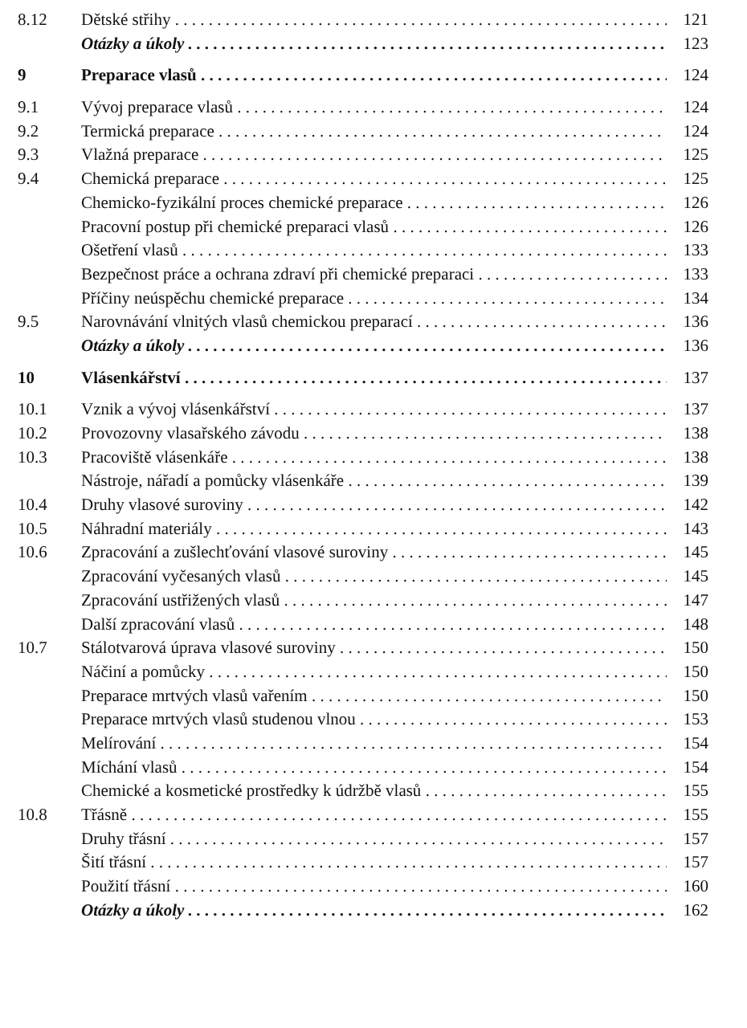8.12 Dětské střihy 121
Otázky a úkoly 123
9 Preparace vlasů 124
9.1 Vývoj preparace vlasů 124
9.2 Termická preparace 124
9.3 Vlažná preparace 125
9.4 Chemická preparace 125
Chemicko-fyzikální proces chemické preparace 126
Pracovní postup při chemické preparaci vlasů 126
Ošetření vlasů 133
Bezpečnost práce a ochrana zdraví při chemické preparaci 133
Příčiny neúspěchu chemické preparace 134
9.5 Narovnávání vlnitých vlasů chemickou preparací 136
Otázky a úkoly 136
10 Vlásenkářství 137
10.1 Vznik a vývoj vlásenkářství 137
10.2 Provozovny vlasařského závodu 138
10.3 Pracoviště vlásenkáře 138
Nástroje, nářadí a pomůcky vlásenkáře 139
10.4 Druhy vlasové suroviny 142
10.5 Náhradní materiály 143
10.6 Zpracování a zušlechťování vlasové suroviny 145
Zpracování vyčesaných vlasů 145
Zpracování ustřižených vlasů 147
Další zpracování vlasů 148
10.7 Stálotvarová úprava vlasové suroviny 150
Náčiní a pomůcky 150
Preparace mrtvých vlasů vařením 150
Preparace mrtvých vlasů studenou vlnou 153
Melírování 154
Míchání vlasů 154
Chemické a kosmetické prostředky k údržbě vlasů 155
10.8 Třásně 155
Druhy třásní 157
Šití třásní 157
Použití třásní 160
Otázky a úkoly 162